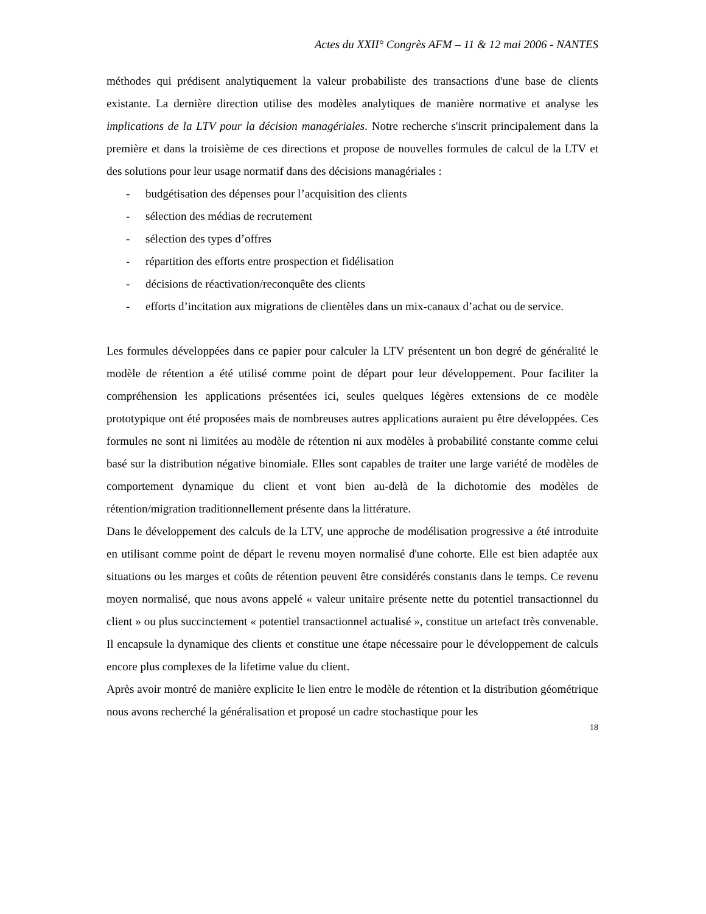Actes du XXII° Congrès AFM – 11 & 12 mai 2006 - NANTES
méthodes qui prédisent analytiquement la valeur probabiliste des transactions d'une base de clients existante. La dernière direction utilise des modèles analytiques de manière normative et analyse les implications de la LTV pour la décision managériales. Notre recherche s'inscrit principalement dans la première et dans la troisième de ces directions et propose de nouvelles formules de calcul de la LTV et des solutions pour leur usage normatif dans des décisions managériales :
- budgétisation des dépenses pour l’acquisition des clients
- sélection des médias de recrutement
- sélection des types d’offres
- répartition des efforts entre prospection et fidélisation
- décisions de réactivation/reconquête des clients
- efforts d’incitation aux migrations de clientèles dans un mix-canaux d’achat ou de service.
Les formules développées dans ce papier pour calculer la LTV présentent un bon degré de généralité le modèle de rétention a été utilisé comme point de départ pour leur développement. Pour faciliter la compréhension les applications présentées ici, seules quelques légères extensions de ce modèle prototypique ont été proposées mais de nombreuses autres applications auraient pu être développées. Ces formules ne sont ni limitées au modèle de rétention ni aux modèles à probabilité constante comme celui basé sur la distribution négative binomiale. Elles sont capables de traiter une large variété de modèles de comportement dynamique du client et vont bien au-delà de la dichotomie des modèles de rétention/migration traditionnellement présente dans la littérature.
Dans le développement des calculs de la LTV, une approche de modélisation progressive a été introduite en utilisant comme point de départ le revenu moyen normalisé d'une cohorte. Elle est bien adaptée aux situations ou les marges et coûts de rétention peuvent être considérés constants dans le temps. Ce revenu moyen normalisé, que nous avons appelé « valeur unitaire présente nette du potentiel transactionnel du client » ou plus succinctement « potentiel transactionnel actualisé », constitue un artefact très convenable. Il encapsule la dynamique des clients et constitue une étape nécessaire pour le développement de calculs encore plus complexes de la lifetime value du client.
Après avoir montré de manière explicite le lien entre le modèle de rétention et la distribution géométrique nous avons recherché la généralisation et proposé un cadre stochastique pour les
18